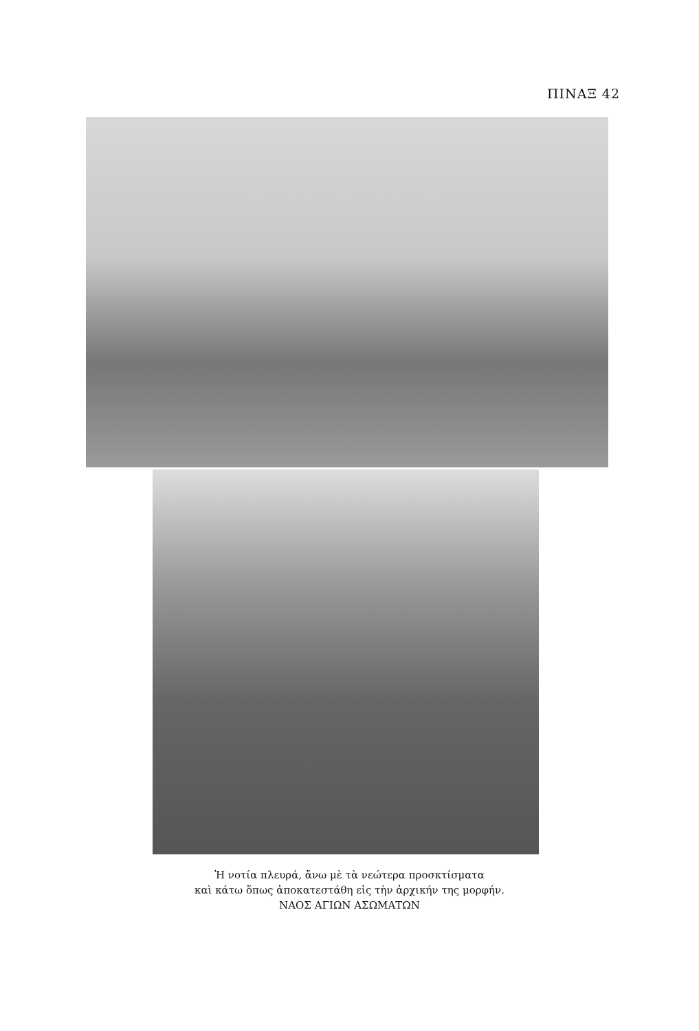ΠΙΝΑΞ 42
Ἡ νοτία πλευρά, ἄνω μὲ τὰ νεώτερα προσκτίσματα
καὶ κάτω ὅπως ἀποκατεστάθη εἰς τὴν ἀρχικήν της μορφήν.
ΝΑΟΣ ΑΓΙΩΝ ΑΣΩΜΑΤΩΝ